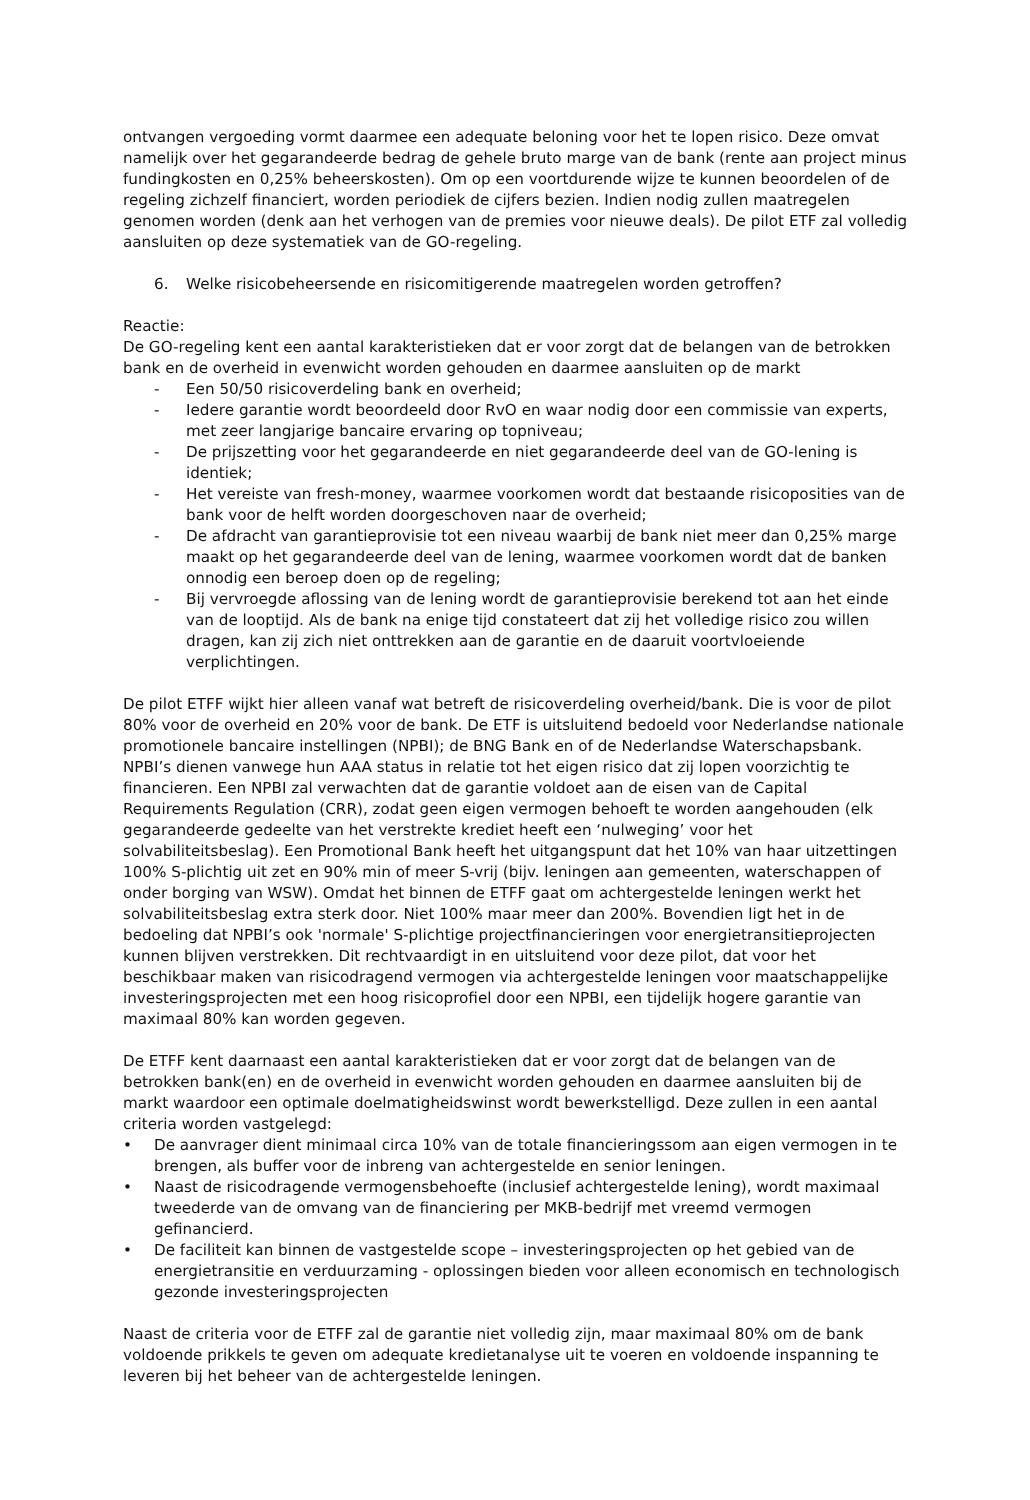ontvangen vergoeding vormt daarmee een adequate beloning voor het te lopen risico. Deze omvat namelijk over het gegarandeerde bedrag de gehele bruto marge van de bank (rente aan project minus fundingkosten en 0,25% beheerskosten). Om op een voortdurende wijze te kunnen beoordelen of de regeling zichzelf financiert, worden periodiek de cijfers bezien. Indien nodig zullen maatregelen genomen worden (denk aan het verhogen van de premies voor nieuwe deals). De pilot ETF zal volledig aansluiten op deze systematiek van de GO-regeling.
6. Welke risicobeheersende en risicomitigerende maatregelen worden getroffen?
Reactie:
De GO-regeling kent een aantal karakteristieken dat er voor zorgt dat de belangen van de betrokken bank en de overheid in evenwicht worden gehouden en daarmee aansluiten op de markt
- Een 50/50 risicoverdeling bank en overheid;
- Iedere garantie wordt beoordeeld door RvO en waar nodig door een commissie van experts, met zeer langjarige bancaire ervaring op topniveau;
- De prijszetting voor het gegarandeerde en niet gegarandeerde deel van de GO-lening is identiek;
- Het vereiste van fresh-money, waarmee voorkomen wordt dat bestaande risicoposities van de bank voor de helft worden doorgeschoven naar de overheid;
- De afdracht van garantieprovisie tot een niveau waarbij de bank niet meer dan 0,25% marge maakt op het gegarandeerde deel van de lening, waarmee voorkomen wordt dat de banken onnodig een beroep doen op de regeling;
- Bij vervroegde aflossing van de lening wordt de garantieprovisie berekend tot aan het einde van de looptijd. Als de bank na enige tijd constateert dat zij het volledige risico zou willen dragen, kan zij zich niet onttrekken aan de garantie en de daaruit voortvloeiende verplichtingen.
De pilot ETFF wijkt hier alleen vanaf wat betreft de risicoverdeling overheid/bank. Die is voor de pilot 80% voor de overheid en 20% voor de bank. De ETF is uitsluitend bedoeld voor Nederlandse nationale promotionele bancaire instellingen (NPBI); de BNG Bank en of de Nederlandse Waterschapsbank. NPBI’s dienen vanwege hun AAA status in relatie tot het eigen risico dat zij lopen voorzichtig te financieren. Een NPBI zal verwachten dat de garantie voldoet aan de eisen van de Capital Requirements Regulation (CRR), zodat geen eigen vermogen behoeft te worden aangehouden (elk gegarandeerde gedeelte van het verstrekte krediet heeft een ‘nulweging’ voor het solvabiliteitsbeslag). Een Promotional Bank heeft het uitgangspunt dat het 10% van haar uitzettingen 100% S-plichtig uit zet en 90% min of meer S-vrij (bijv. leningen aan gemeenten, waterschappen of onder borging van WSW). Omdat het binnen de ETFF gaat om achtergestelde leningen werkt het solvabiliteitsbeslag extra sterk door. Niet 100% maar meer dan 200%. Bovendien ligt het in de bedoeling dat NPBI’s ook 'normale' S-plichtige projectfinancieringen voor energietransitieprojecten kunnen blijven verstrekken. Dit rechtvaardigt in en uitsluitend voor deze pilot, dat voor het beschikbaar maken van risicodragend vermogen via achtergestelde leningen voor maatschappelijke investeringsprojecten met een hoog risicoprofiel door een NPBI, een tijdelijk hogere garantie van maximaal 80% kan worden gegeven.
De ETFF kent daarnaast een aantal karakteristieken dat er voor zorgt dat de belangen van de betrokken bank(en) en de overheid in evenwicht worden gehouden en daarmee aansluiten bij de markt waardoor een optimale doelmatigheidswinst wordt bewerkstelligd. Deze zullen in een aantal criteria worden vastgelegd:
• De aanvrager dient minimaal circa 10% van de totale financieringssom aan eigen vermogen in te brengen, als buffer voor de inbreng van achtergestelde en senior leningen.
• Naast de risicodragende vermogensbehoefte (inclusief achtergestelde lening), wordt maximaal tweederde van de omvang van de financiering per MKB-bedrijf met vreemd vermogen gefinancierd.
• De faciliteit kan binnen de vastgestelde scope – investeringsprojecten op het gebied van de energietransitie en verduurzaming - oplossingen bieden voor alleen economisch en technologisch gezonde investeringsprojecten
Naast de criteria voor de ETFF zal de garantie niet volledig zijn, maar maximaal 80% om de bank voldoende prikkels te geven om adequate kredietanalyse uit te voeren en voldoende inspanning te leveren bij het beheer van de achtergestelde leningen.